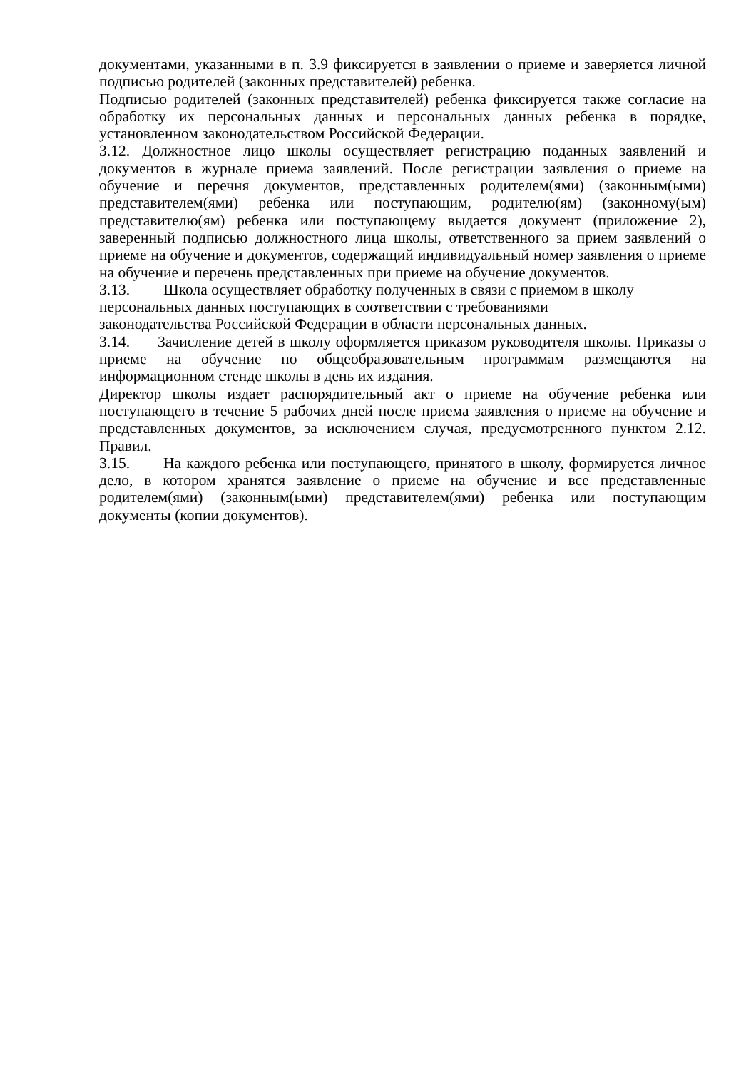документами, указанными в п. 3.9 фиксируется в заявлении о приеме и заверяется личной подписью родителей (законных представителей) ребенка.
Подписью родителей (законных представителей) ребенка фиксируется также согласие на обработку их персональных данных и персональных данных ребенка в порядке, установленном законодательством Российской Федерации.
3.12. Должностное лицо школы осуществляет регистрацию поданных заявлений и документов в журнале приема заявлений. После регистрации заявления о приеме на обучение и перечня документов, представленных родителем(ями) (законным(ыми) представителем(ями) ребенка или поступающим, родителю(ям) (законному(ым) представителю(ям) ребенка или поступающему выдается документ (приложение 2), заверенный подписью должностного лица школы, ответственного за прием заявлений о приеме на обучение и документов, содержащий индивидуальный номер заявления о приеме на обучение и перечень представленных при приеме на обучение документов.
3.13. Школа осуществляет обработку полученных в связи с приемом в школу
персональных данных поступающих в соответствии с требованиями
законодательства Российской Федерации в области персональных данных.
3.14. Зачисление детей в школу оформляется приказом руководителя школы. Приказы о приеме на обучение по общеобразовательным программам размещаются на информационном стенде школы в день их издания.
Директор школы издает распорядительный акт о приеме на обучение ребенка или поступающего в течение 5 рабочих дней после приема заявления о приеме на обучение и представленных документов, за исключением случая, предусмотренного пунктом 2.12. Правил.
3.15. На каждого ребенка или поступающего, принятого в школу, формируется личное дело, в котором хранятся заявление о приеме на обучение и все представленные родителем(ями) (законным(ыми) представителем(ями) ребенка или поступающим документы (копии документов).